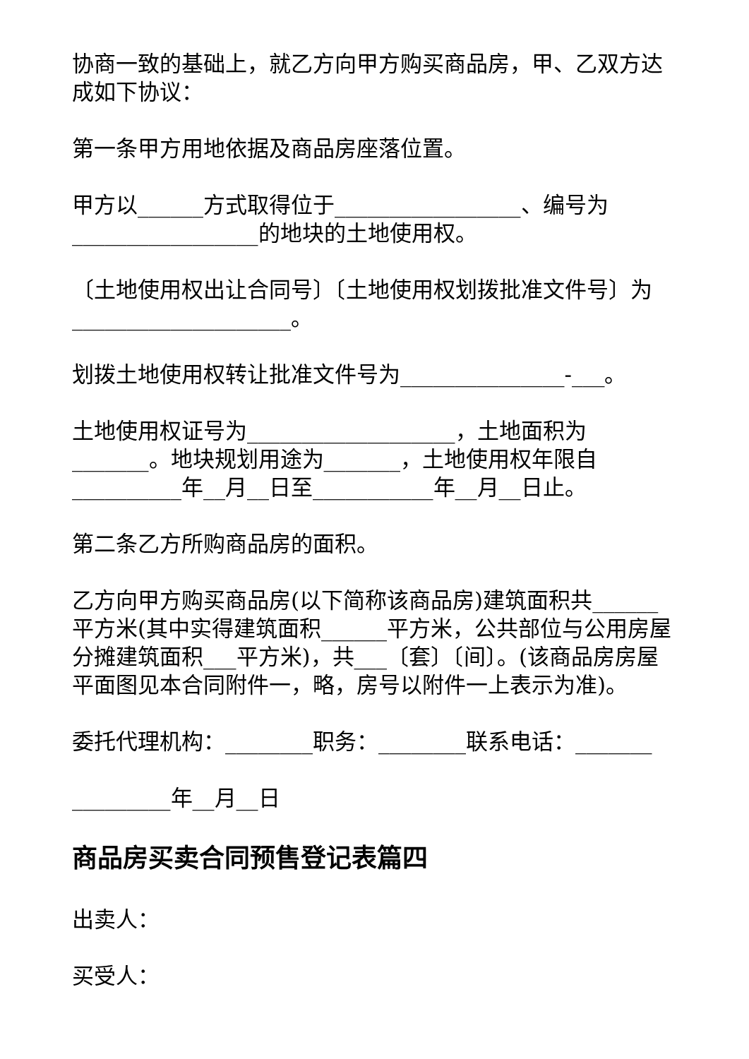协商一致的基础上，就乙方向甲方购买商品房，甲、乙双方达成如下协议：
第一条甲方用地依据及商品房座落位置。
甲方以______方式取得位于_________________、编号为_________________的地块的土地使用权。
〔土地使用权出让合同号〕〔土地使用权划拨批准文件号〕为____________________。
划拨土地使用权转让批准文件号为_______________-___。
土地使用权证号为___________________，土地面积为_______。地块规划用途为_______，土地使用权年限自__________年__月__日至___________年__月__日止。
第二条乙方所购商品房的面积。
乙方向甲方购买商品房(以下简称该商品房)建筑面积共______平方米(其中实得建筑面积______平方米，公共部位与公用房屋分摊建筑面积___平方米)，共___〔套〕〔间〕。(该商品房房屋平面图见本合同附件一，略，房号以附件一上表示为准)。
委托代理机构：________职务：________联系电话：_______
_________年__月__日
商品房买卖合同预售登记表篇四
出卖人：
买受人：